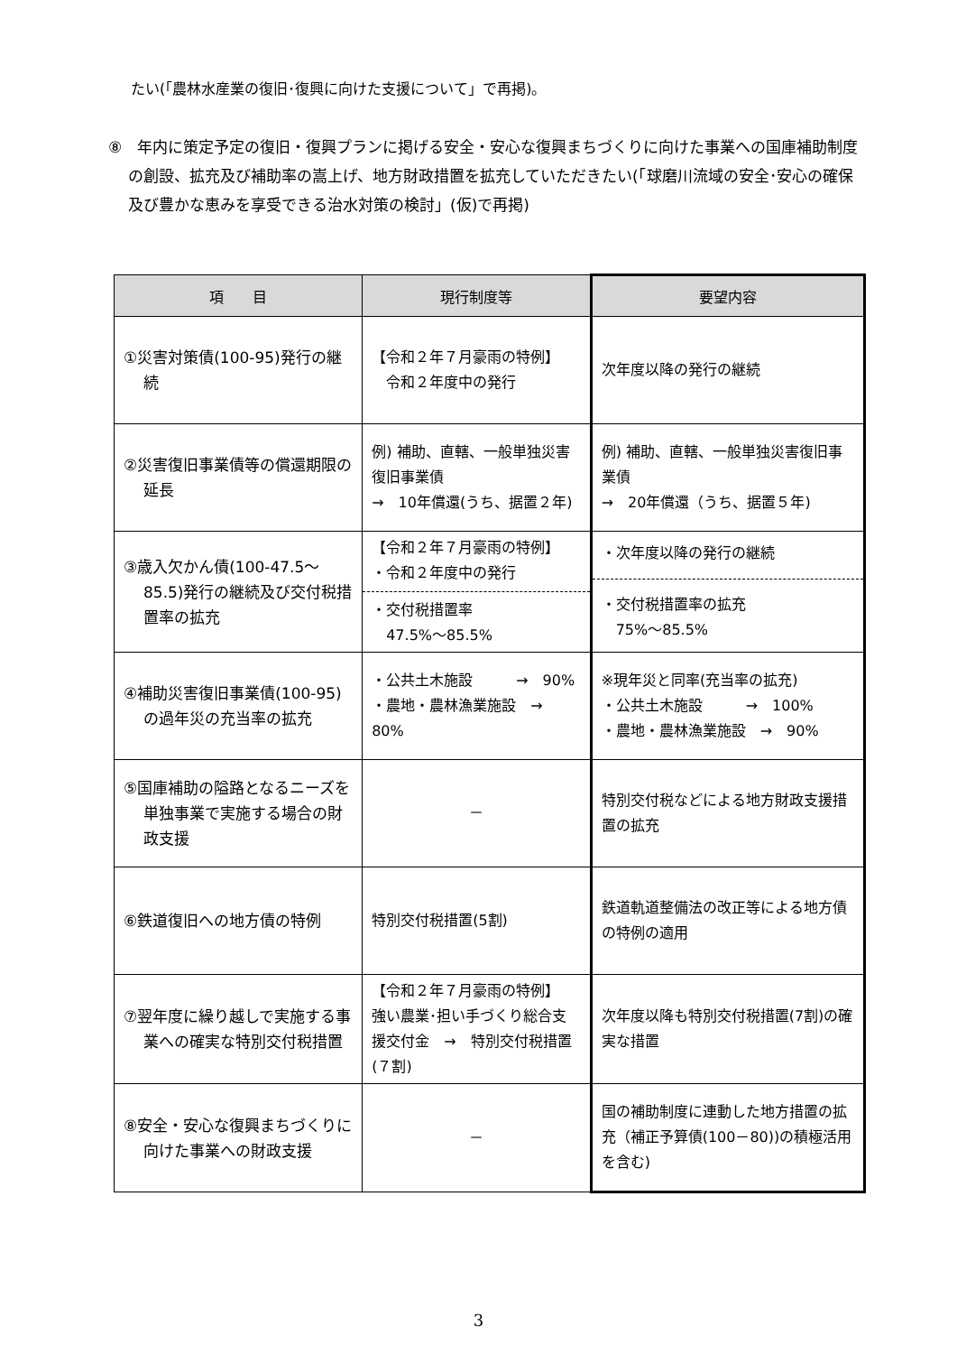たい(「農林水産業の復旧･復興に向けた支援について」で再掲)。
⑧　年内に策定予定の復旧・復興プランに掲げる安全・安心な復興まちづくりに向けた事業への国庫補助制度の創設、拡充及び補助率の嵩上げ、地方財政措置を拡充していただきたい(「球磨川流域の安全･安心の確保及び豊かな恵みを享受できる治水対策の検討」(仮)で再掲)
| 項 目 | 現行制度等 | 要望内容 |
| --- | --- | --- |
| ①災害対策債(100-95)発行の継続 | 【令和２年７月豪雨の特例】 令和２年度中の発行 | 次年度以降の発行の継続 |
| ②災害復旧事業債等の償還期限の延長 | 例) 補助、直轄、一般単独災害復旧事業債 → 10年償還(うち、据置２年) | 例) 補助、直轄、一般単独災害復旧事業債 → 20年償還（うち、据置５年) |
| ③歳入欠かん債(100-47.5～85.5)発行の継続及び交付税措置率の拡充 | 【令和２年７月豪雨の特例】 ・令和２年度中の発行 ・交付税措置率 47.5%～85.5% | ・次年度以降の発行の継続 ・交付税措置率の拡充 75%～85.5% |
| ④補助災害復旧事業債(100-95)の過年災の充当率の拡充 | ・公共土木施設 → 90% ・農地・農林漁業施設 → 80% | ※現年災と同率(充当率の拡充) ・公共土木施設 → 100% ・農地・農林漁業施設 → 90% |
| ⑤国庫補助の隘路となるニーズを単独事業で実施する場合の財政支援 | － | 特別交付税などによる地方財政支援措置の拡充 |
| ⑥鉄道復旧への地方債の特例 | 特別交付税措置(5割) | 鉄道軌道整備法の改正等による地方債の特例の適用 |
| ⑦翌年度に繰り越しで実施する事業への確実な特別交付税措置 | 【令和２年７月豪雨の特例】 強い農業･担い手づくり総合支援交付金 → 特別交付税措置(７割) | 次年度以降も特別交付税措置(7割)の確実な措置 |
| ⑧安全・安心な復興まちづくりに向けた事業への財政支援 | － | 国の補助制度に連動した地方措置の拡充（補正予算債(100－80))の積極活用を含む) |
3